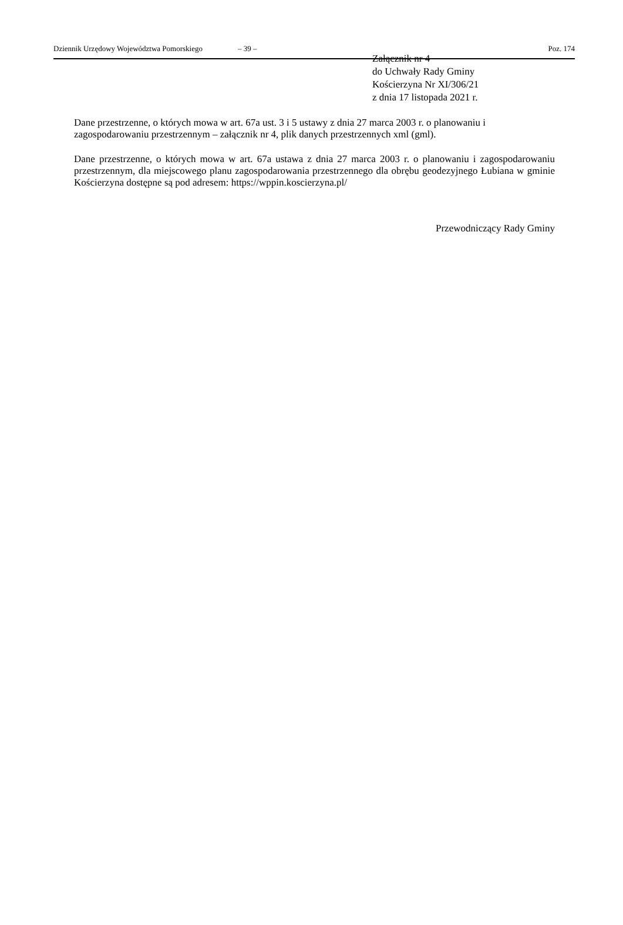Dziennik Urzędowy Województwa Pomorskiego – 39 – Poz. 174
Załącznik nr 4
do Uchwały Rady Gminy
Kościerzyna Nr XI/306/21
z dnia 17 listopada 2021 r.
Dane przestrzenne, o których mowa w art. 67a ust. 3 i 5 ustawy z dnia 27 marca 2003 r. o planowaniu i zagospodarowaniu przestrzennym – załącznik nr 4, plik danych przestrzennych xml (gml).
Dane przestrzenne, o których mowa w art. 67a ustawa z dnia 27 marca 2003 r. o planowaniu i zagospodarowaniu przestrzennym, dla miejscowego planu zagospodarowania przestrzennego dla obrębu geodezyjnego Łubiana w gminie Kościerzyna dostępne są pod adresem: https://wppin.koscierzyna.pl/
Przewodniczący Rady Gminy